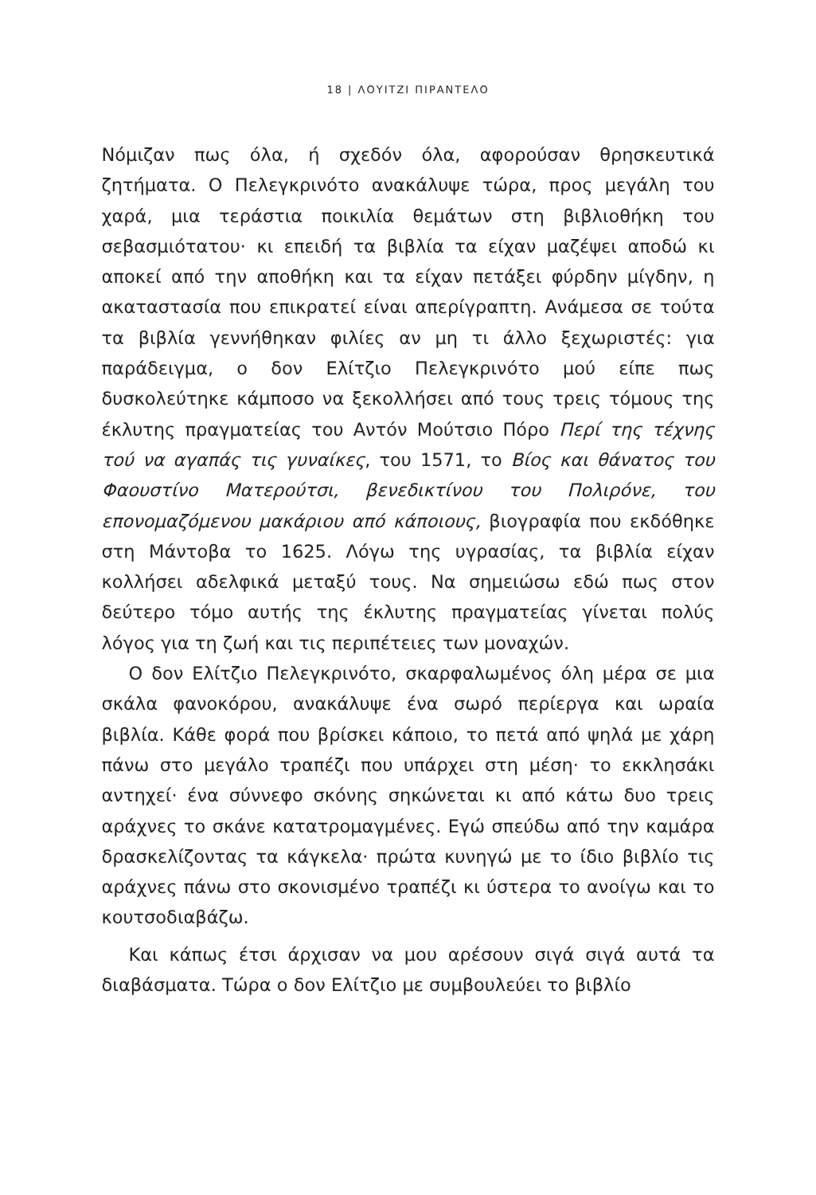18 | ΛΟΥΙΤΖΙ ΠΙΡΑΝΤΕΛΟ
Νόμιζαν πως όλα, ή σχεδόν όλα, αφορούσαν θρησκευτικά ζητήματα. Ο Πελεγκρινότο ανακάλυψε τώρα, προς μεγάλη του χαρά, μια τεράστια ποικιλία θεμάτων στη βιβλιοθήκη του σεβασμιότατου· κι επειδή τα βιβλία τα είχαν μαζέψει αποδώ κι αποκεί από την αποθήκη και τα είχαν πετάξει φύρδην μίγδην, η ακαταστασία που επικρατεί είναι απερίγραπτη. Ανάμεσα σε τούτα τα βιβλία γεννήθηκαν φιλίες αν μη τι άλλο ξεχωριστές: για παράδειγμα, ο δον Ελίτζιο Πελεγκρινότο μού είπε πως δυσκολεύτηκε κάμποσο να ξεκολλήσει από τους τρεις τόμους της έκλυτης πραγματείας του Αντόν Μούτσιο Πόρο Περί της τέχνης τού να αγαπάς τις γυναίκες, του 1571, το Βίος και θάνατος του Φαουστίνο Ματερούτσι, βενεδικτίνου του Πολιρόνε, του επονομαζόμενου μακάριου από κάποιους, βιογραφία που εκδόθηκε στη Μάντοβα το 1625. Λόγω της υγρασίας, τα βιβλία είχαν κολλήσει αδελφικά μεταξύ τους. Να σημειώσω εδώ πως στον δεύτερο τόμο αυτής της έκλυτης πραγματείας γίνεται πολύς λόγος για τη ζωή και τις περιπέτειες των μοναχών.
Ο δον Ελίτζιο Πελεγκρινότο, σκαρφαλωμένος όλη μέρα σε μια σκάλα φανοκόρου, ανακάλυψε ένα σωρό περίεργα και ωραία βιβλία. Κάθε φορά που βρίσκει κάποιο, το πετά από ψηλά με χάρη πάνω στο μεγάλο τραπέζι που υπάρχει στη μέση· το εκκλησάκι αντηχεί· ένα σύννεφο σκόνης σηκώνεται κι από κάτω δυο τρεις αράχνες το σκάνε κατατρομαγμένες. Εγώ σπεύδω από την καμάρα δρασκελίζοντας τα κάγκελα· πρώτα κυνηγώ με το ίδιο βιβλίο τις αράχνες πάνω στο σκονισμένο τραπέζι κι ύστερα το ανοίγω και το κουτσοδιαβάζω.
Και κάπως έτσι άρχισαν να μου αρέσουν σιγά σιγά αυτά τα διαβάσματα. Τώρα ο δον Ελίτζιο με συμβουλεύει το βιβλίο